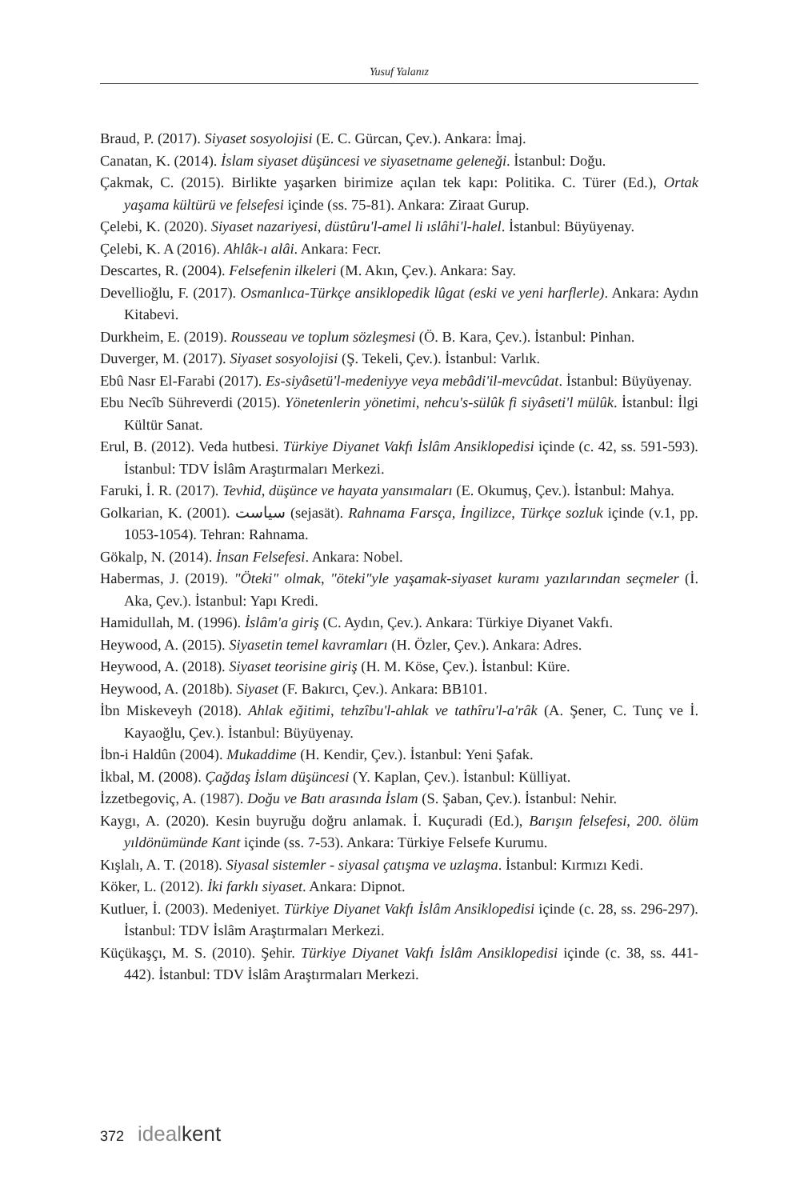Yusuf Yalanız
Braud, P. (2017). Siyaset sosyolojisi (E. C. Gürcan, Çev.). Ankara: İmaj.
Canatan, K. (2014). İslam siyaset düşüncesi ve siyasetname geleneği. İstanbul: Doğu.
Çakmak, C. (2015). Birlikte yaşarken birimize açılan tek kapı: Politika. C. Türer (Ed.), Ortak yaşama kültürü ve felsefesi içinde (ss. 75-81). Ankara: Ziraat Gurup.
Çelebi, K. (2020). Siyaset nazariyesi, düstûru'l-amel li ıslâhi'l-halel. İstanbul: Büyüyenay.
Çelebi, K. A (2016). Ahlâk-ı alâi. Ankara: Fecr.
Descartes, R. (2004). Felsefenin ilkeleri (M. Akın, Çev.). Ankara: Say.
Devellioğlu, F. (2017). Osmanlıca-Türkçe ansiklopedik lûgat (eski ve yeni harflerle). Ankara: Aydın Kitabevi.
Durkheim, E. (2019). Rousseau ve toplum sözleşmesi (Ö. B. Kara, Çev.). İstanbul: Pinhan.
Duverger, M. (2017). Siyaset sosyolojisi (Ş. Tekeli, Çev.). İstanbul: Varlık.
Ebû Nasr El-Farabi (2017). Es-siyâsetü'l-medeniyye veya mebâdi'il-mevcûdat. İstanbul: Büyüyenay.
Ebu Necîb Sühreverdi (2015). Yönetenlerin yönetimi, nehcu's-sülûk fi siyâseti'l mülûk. İstanbul: İlgi Kültür Sanat.
Erul, B. (2012). Veda hutbesi. Türkiye Diyanet Vakfı İslâm Ansiklopedisi içinde (c. 42, ss. 591-593). İstanbul: TDV İslâm Araştırmaları Merkezi.
Faruki, İ. R. (2017). Tevhid, düşünce ve hayata yansımaları (E. Okumuş, Çev.). İstanbul: Mahya.
Golkarian, K. (2001). سیاست (sejasät). Rahnama Farsça, İngilizce, Türkçe sozluk içinde (v.1, pp. 1053-1054). Tehran: Rahnama.
Gökalp, N. (2014). İnsan Felsefesi. Ankara: Nobel.
Habermas, J. (2019). "Öteki" olmak, "öteki"yle yaşamak-siyaset kuramı yazılarından seçmeler (İ. Aka, Çev.). İstanbul: Yapı Kredi.
Hamidullah, M. (1996). İslâm'a giriş (C. Aydın, Çev.). Ankara: Türkiye Diyanet Vakfı.
Heywood, A. (2015). Siyasetin temel kavramları (H. Özler, Çev.). Ankara: Adres.
Heywood, A. (2018). Siyaset teorisine giriş (H. M. Köse, Çev.). İstanbul: Küre.
Heywood, A. (2018b). Siyaset (F. Bakırcı, Çev.). Ankara: BB101.
İbn Miskeveyh (2018). Ahlak eğitimi, tehzîbu'l-ahlak ve tathîru'l-a'râk (A. Şener, C. Tunç ve İ. Kayaoğlu, Çev.). İstanbul: Büyüyenay.
İbn-i Haldûn (2004). Mukaddime (H. Kendir, Çev.). İstanbul: Yeni Şafak.
İkbal, M. (2008). Çağdaş İslam düşüncesi (Y. Kaplan, Çev.). İstanbul: Külliyat.
İzzetbegoviç, A. (1987). Doğu ve Batı arasında İslam (S. Şaban, Çev.). İstanbul: Nehir.
Kaygı, A. (2020). Kesin buyruğu doğru anlamak. İ. Kuçuradi (Ed.), Barışın felsefesi, 200. ölüm yıldönümünde Kant içinde (ss. 7-53). Ankara: Türkiye Felsefe Kurumu.
Kışlalı, A. T. (2018). Siyasal sistemler - siyasal çatışma ve uzlaşma. İstanbul: Kırmızı Kedi.
Köker, L. (2012). İki farklı siyaset. Ankara: Dipnot.
Kutluer, İ. (2003). Medeniyet. Türkiye Diyanet Vakfı İslâm Ansiklopedisi içinde (c. 28, ss. 296-297). İstanbul: TDV İslâm Araştırmaları Merkezi.
Küçükaşçı, M. S. (2010). Şehir. Türkiye Diyanet Vakfı İslâm Ansiklopedisi içinde (c. 38, ss. 441-442). İstanbul: TDV İslâm Araştırmaları Merkezi.
372 idealkent